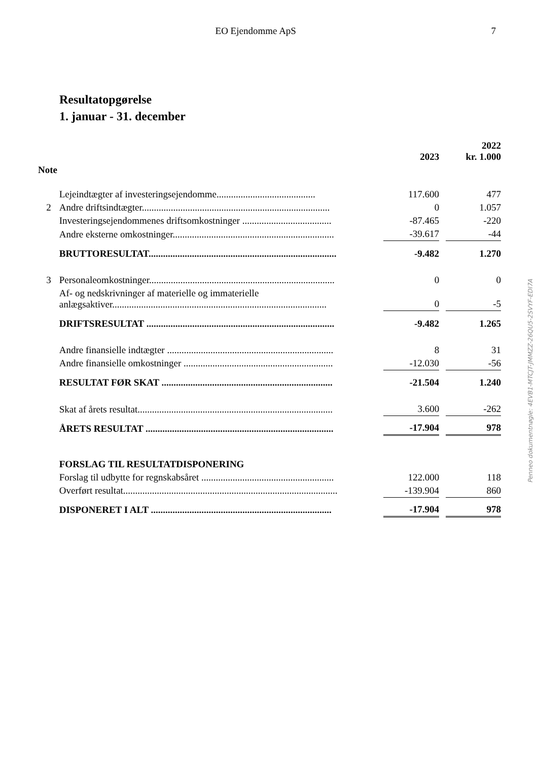EO Ejendomme ApS 7
Resultatopgørelse
1. januar - 31. december
| | | 2023 | | 2022 kr. 1.000 |
| --- | --- | --- | --- | --- |
| Note | | | | |
| | Lejeindtægter af investeringsejendomme......................................... | 117.600 | | 477 |
| 2 | Andre driftsindtægter.............................................................................. | 0 | | 1.057 |
| | Investeringsejendommenes driftsomkostninger ..................................... | -87.465 | | -220 |
| | Andre eksterne omkostninger................................................................... | -39.617 | | -44 |
| | BRUTTORESULTAT.............................................................................. | -9.482 | | 1.270 |
| 3 | Personaleomkostninger............................................................................. | 0 | | 0 |
| | Af- og nedskrivninger af materielle og immaterielle anlægsaktiver......................................................................................... | 0 | | -5 |
| | DRIFTSRESULTAT .............................................................................. | -9.482 | | 1.265 |
| | Andre finansielle indtægter ..................................................................... | 8 | | 31 |
| | Andre finansielle omkostninger .............................................................. | -12.030 | | -56 |
| | RESULTAT FØR SKAT ....................................................................... | -21.504 | | 1.240 |
| | Skat af årets resultat................................................................................. | 3.600 | | -262 |
| | ÅRETS RESULTAT .............................................................................. | -17.904 | | 978 |
| | FORSLAG TIL RESULTATDISPONERING | | | |
| | Forslag til udbytte for regnskabsåret ....................................................... | 122.000 | | 118 |
| | Overført resultat......................................................................................... | -139.904 | | 860 |
| | DISPONERET I ALT ........................................................................... | -17.904 | | 978 |
Penneo dokumentnøgle: 4EVB1-MTCJT-JMMZZ-26QU5-2SVYF-EDI7A